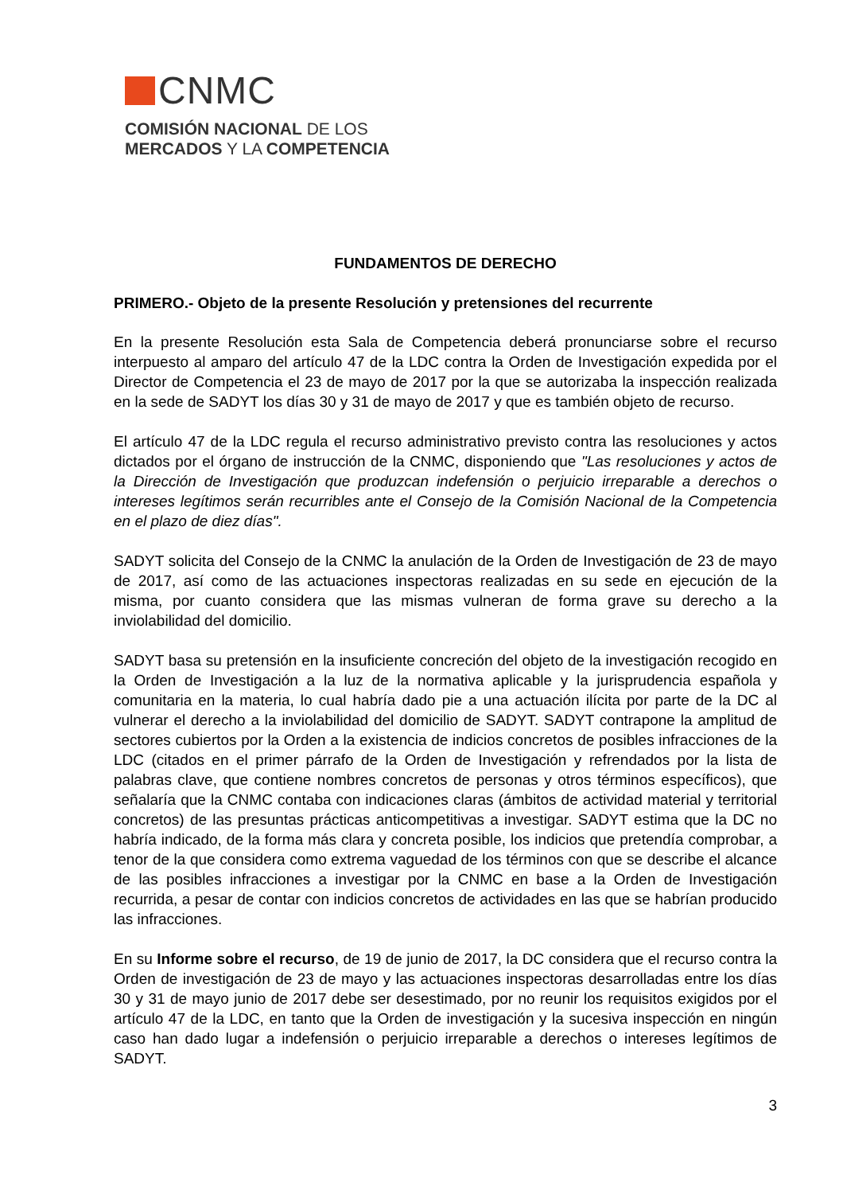CNMC
COMISIÓN NACIONAL DE LOS
MERCADOS Y LA COMPETENCIA
FUNDAMENTOS DE DERECHO
PRIMERO.- Objeto de la presente Resolución y pretensiones del recurrente
En la presente Resolución esta Sala de Competencia deberá pronunciarse sobre el recurso interpuesto al amparo del artículo 47 de la LDC contra la Orden de Investigación expedida por el Director de Competencia el 23 de mayo de 2017 por la que se autorizaba la inspección realizada en la sede de SADYT los días 30 y 31 de mayo de 2017 y que es también objeto de recurso.
El artículo 47 de la LDC regula el recurso administrativo previsto contra las resoluciones y actos dictados por el órgano de instrucción de la CNMC, disponiendo que "Las resoluciones y actos de la Dirección de Investigación que produzcan indefensión o perjuicio irreparable a derechos o intereses legítimos serán recurribles ante el Consejo de la Comisión Nacional de la Competencia en el plazo de diez días".
SADYT solicita del Consejo de la CNMC la anulación de la Orden de Investigación de 23 de mayo de 2017, así como de las actuaciones inspectoras realizadas en su sede en ejecución de la misma, por cuanto considera que las mismas vulneran de forma grave su derecho a la inviolabilidad del domicilio.
SADYT basa su pretensión en la insuficiente concreción del objeto de la investigación recogido en la Orden de Investigación a la luz de la normativa aplicable y la jurisprudencia española y comunitaria en la materia, lo cual habría dado pie a una actuación ilícita por parte de la DC al vulnerar el derecho a la inviolabilidad del domicilio de SADYT. SADYT contrapone la amplitud de sectores cubiertos por la Orden a la existencia de indicios concretos de posibles infracciones de la LDC (citados en el primer párrafo de la Orden de Investigación y refrendados por la lista de palabras clave, que contiene nombres concretos de personas y otros términos específicos), que señalaría que la CNMC contaba con indicaciones claras (ámbitos de actividad material y territorial concretos) de las presuntas prácticas anticompetitivas a investigar. SADYT estima que la DC no habría indicado, de la forma más clara y concreta posible, los indicios que pretendía comprobar, a tenor de la que considera como extrema vaguedad de los términos con que se describe el alcance de las posibles infracciones a investigar por la CNMC en base a la Orden de Investigación recurrida, a pesar de contar con indicios concretos de actividades en las que se habrían producido las infracciones.
En su Informe sobre el recurso, de 19 de junio de 2017, la DC considera que el recurso contra la Orden de investigación de 23 de mayo y las actuaciones inspectoras desarrolladas entre los días 30 y 31 de mayo junio de 2017 debe ser desestimado, por no reunir los requisitos exigidos por el artículo 47 de la LDC, en tanto que la Orden de investigación y la sucesiva inspección en ningún caso han dado lugar a indefensión o perjuicio irreparable a derechos o intereses legítimos de SADYT.
3